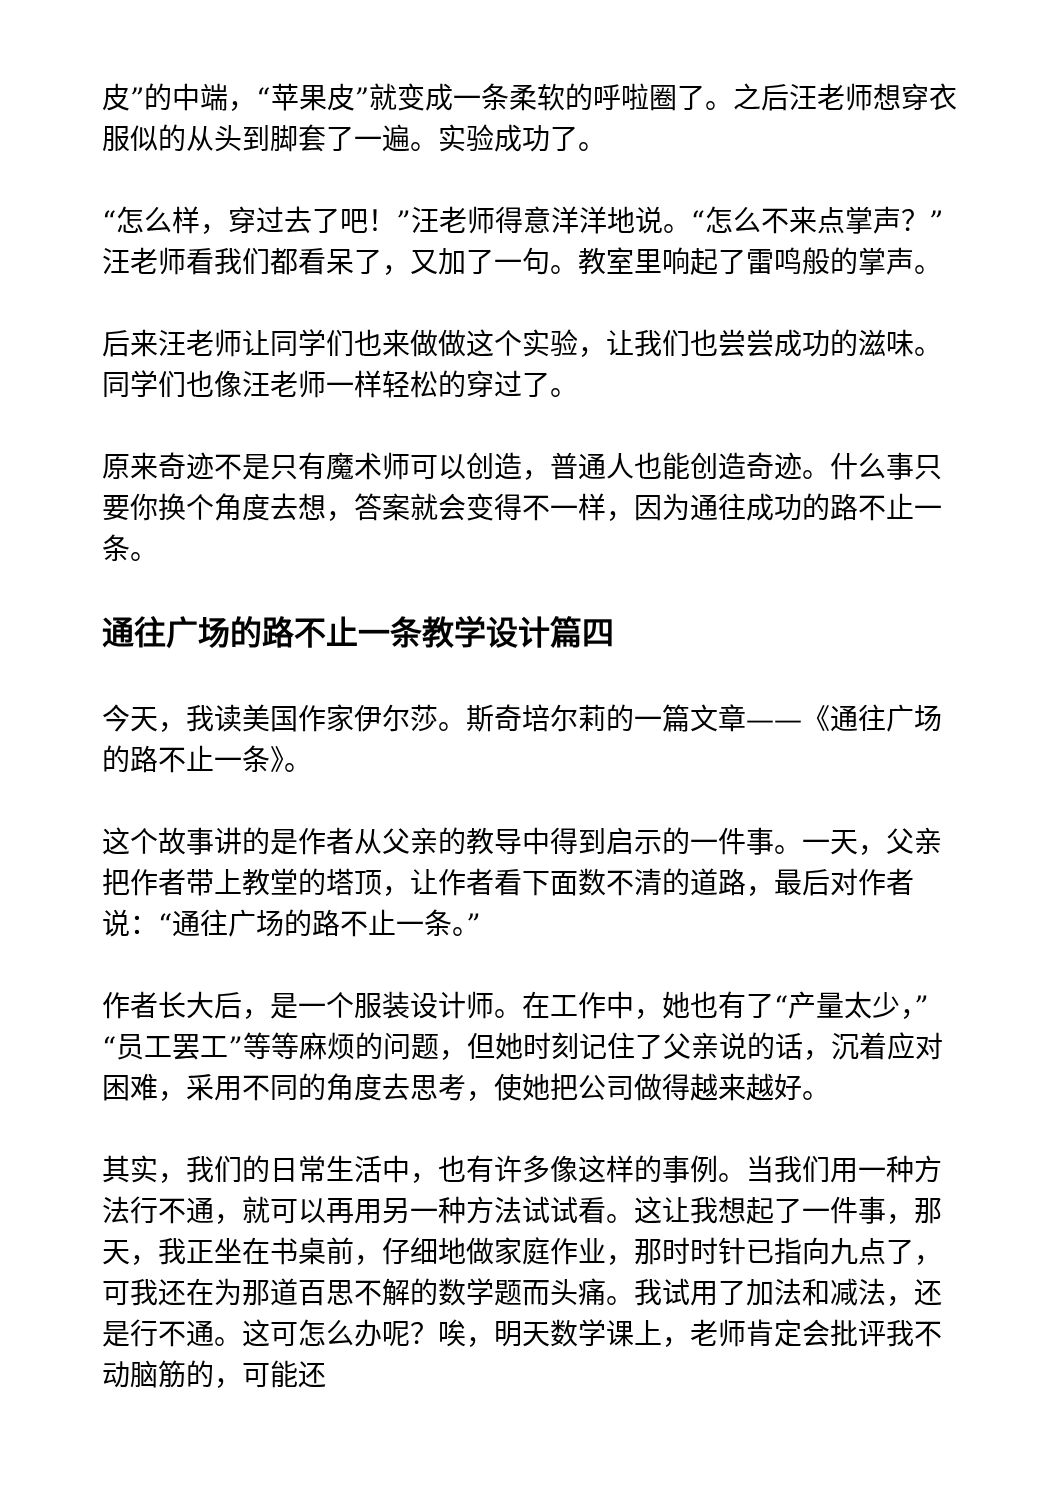皮”的中端，“苹果皮”就变成一条柔软的呼啦圈了。之后汪老师想穿衣服似的从头到脚套了一遍。实验成功了。
“怎么样，穿过去了吧！”汪老师得意洋洋地说。“怎么不来点掌声？”汪老师看我们都看呆了，又加了一句。教室里响起了雷鸣般的掌声。
后来汪老师让同学们也来做做这个实验，让我们也尝尝成功的滋味。同学们也像汪老师一样轻松的穿过了。
原来奇迹不是只有魔术师可以创造，普通人也能创造奇迹。什么事只要你换个角度去想，答案就会变得不一样，因为通往成功的路不止一条。
通往广场的路不止一条教学设计篇四
今天，我读美国作家伊尔莎。斯奇培尔莉的一篇文章——《通往广场的路不止一条》。
这个故事讲的是作者从父亲的教导中得到启示的一件事。一天，父亲把作者带上教堂的塔顶，让作者看下面数不清的道路，最后对作者说：“通往广场的路不止一条。”
作者长大后，是一个服装设计师。在工作中，她也有了“产量太少，”“员工罢工”等等麻烦的问题，但她时刻记住了父亲说的话，沉着应对困难，采用不同的角度去思考，使她把公司做得越来越好。
其实，我们的日常生活中，也有许多像这样的事例。当我们用一种方法行不通，就可以再用另一种方法试试看。这让我想起了一件事，那天，我正坐在书桌前，仔细地做家庭作业，那时时针已指向九点了，可我还在为那道百思不解的数学题而头痛。我试用了加法和减法，还是行不通。这可怎么办呢？唉，明天数学课上，老师肯定会批评我不动脑筋的，可能还